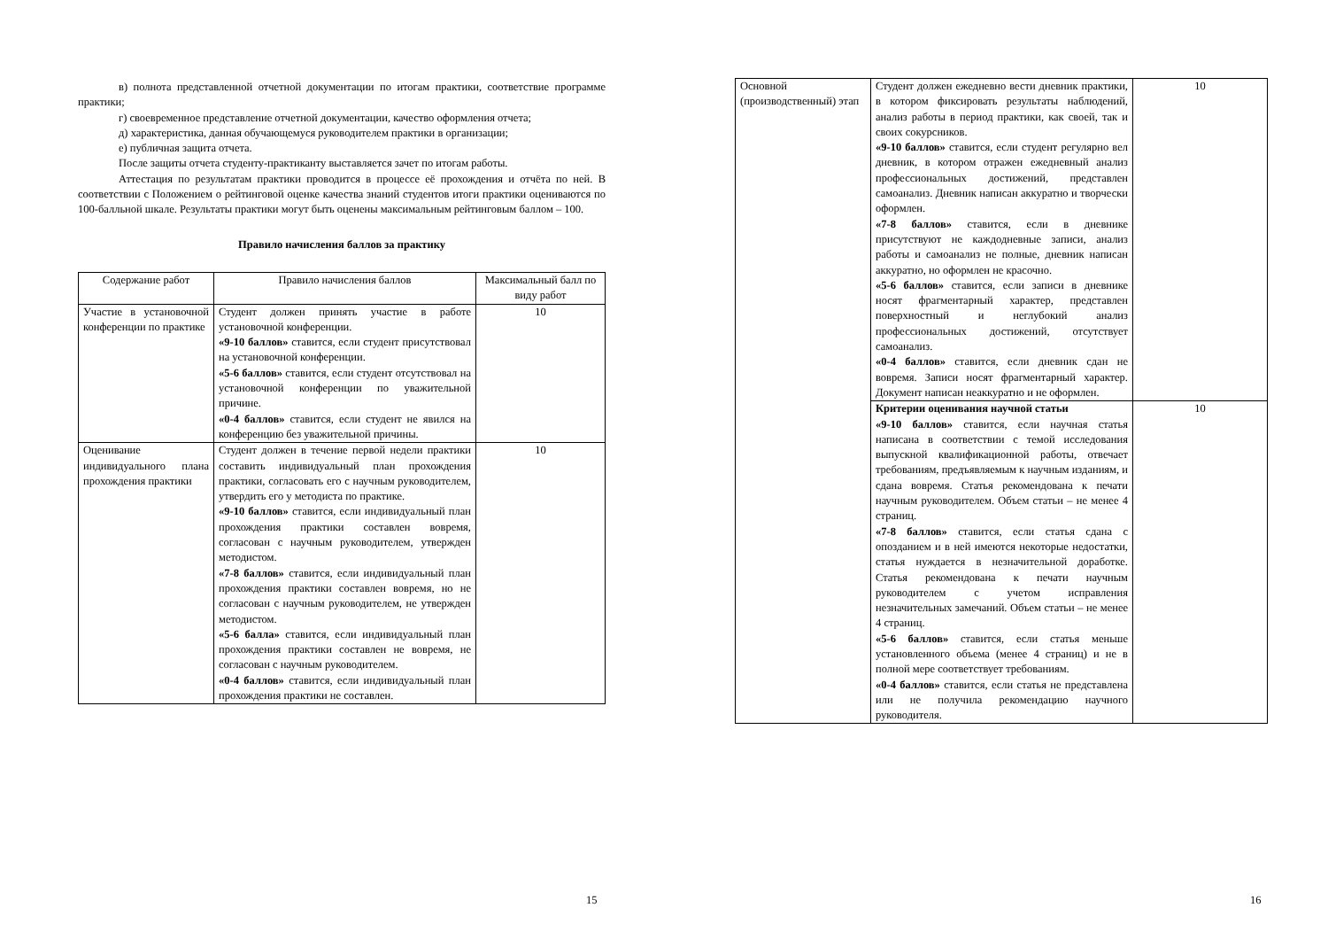в) полнота представленной отчетной документации по итогам практики, соответствие программе практики;
г) своевременное представление отчетной документации, качество оформления отчета;
д) характеристика, данная обучающемуся руководителем практики в организации;
е) публичная защита отчета.
После защиты отчета студенту-практиканту выставляется зачет по итогам работы.
Аттестация по результатам практики проводится в процессе её прохождения и отчёта по ней. В соответствии с Положением о рейтинговой оценке качества знаний студентов итоги практики оцениваются по 100-балльной шкале. Результаты практики могут быть оценены максимальным рейтинговым баллом – 100.
Правило начисления баллов за практику
| Содержание работ | Правило начисления баллов | Максимальный балл по виду работ |
| Участие в установочной конференции по практике | Студент должен принять участие в работе установочной конференции. «9-10 баллов» ставится, если студент присутствовал на установочной конференции. «5-6 баллов» ставится, если студент отсутствовал на установочной конференции по уважительной причине. «0-4 баллов» ставится, если студент не явился на конференцию без уважительной причины. | 10 |
| Оценивание индивидуального плана прохождения практики | Студент должен в течение первой недели практики составить индивидуальный план прохождения практики, согласовать его с научным руководителем, утвердить его у методиста по практике. «9-10 баллов» ставится, если индивидуальный план прохождения практики составлен вовремя, согласован с научным руководителем, утвержден методистом. «7-8 баллов» ставится, если индивидуальный план прохождения практики составлен вовремя, но не согласован с научным руководителем, не утвержден методистом. «5-6 балла» ставится, если индивидуальный план прохождения практики составлен не вовремя, не согласован с научным руководителем. «0-4 баллов» ставится, если индивидуальный план прохождения практики не составлен. | 10 |
15
| Основной (производственный) этап | Студент должен ежедневно вести дневник практики, в котором фиксировать результаты наблюдений, анализ работы в период практики, как своей, так и своих сокурсников. «9-10 баллов» ставится, если студент регулярно вел дневник, в котором отражен ежедневный анализ профессиональных достижений, представлен самоанализ. Дневник написан аккуратно и творчески оформлен. «7-8 баллов» ставится, если в дневнике присутствуют не каждодневные записи, анализ работы и самоанализ не полные, дневник написан аккуратно, но оформлен не красочно. «5-6 баллов» ставится, если записи в дневнике носят фрагментарный характер, представлен поверхностный и неглубокий анализ профессиональных достижений, отсутствует самоанализ. «0-4 баллов» ставится, если дневник сдан не вовремя. Записи носят фрагментарный характер. Документ написан неаккуратно и не оформлен. | 10 |
| | Критерии оценивания научной статьи «9-10 баллов» ставится, если научная статья написана в соответствии с темой исследования выпускной квалификационной работы, отвечает требованиям, предъявляемым к научным изданиям, и сдана вовремя. Статья рекомендована к печати научным руководителем. Объем статьи – не менее 4 страниц. «7-8 баллов» ставится, если статья сдана с опозданием и в ней имеются некоторые недостатки, статья нуждается в незначительной доработке. Статья рекомендована к печати научным руководителем с учетом исправления незначительных замечаний. Объем статьи – не менее 4 страниц. «5-6 баллов» ставится, если статья меньше установленного объема (менее 4 страниц) и не в полной мере соответствует требованиям. «0-4 баллов» ставится, если статья не представлена или не получила рекомендацию научного руководителя. | 10 |
16